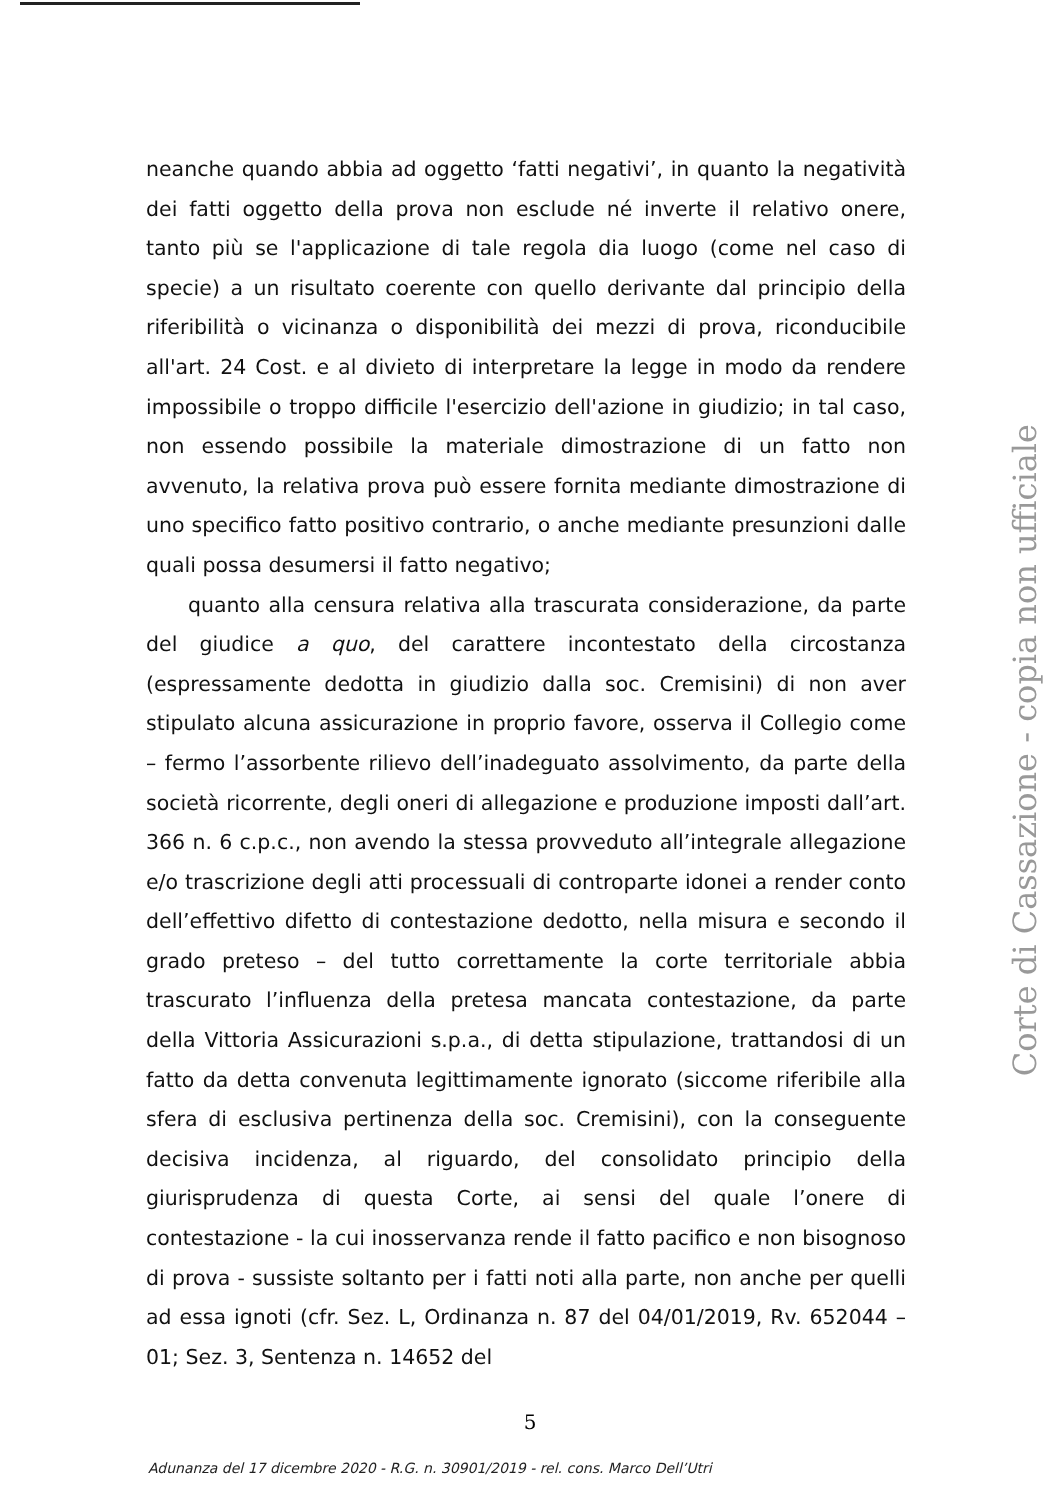neanche quando abbia ad oggetto ‘fatti negativi’, in quanto la negatività dei fatti oggetto della prova non esclude né inverte il relativo onere, tanto più se l'applicazione di tale regola dia luogo (come nel caso di specie) a un risultato coerente con quello derivante dal principio della riferibilità o vicinanza o disponibilità dei mezzi di prova, riconducibile all'art. 24 Cost. e al divieto di interpretare la legge in modo da rendere impossibile o troppo difficile l'esercizio dell'azione in giudizio; in tal caso, non essendo possibile la materiale dimostrazione di un fatto non avvenuto, la relativa prova può essere fornita mediante dimostrazione di uno specifico fatto positivo contrario, o anche mediante presunzioni dalle quali possa desumersi il fatto negativo;
quanto alla censura relativa alla trascurata considerazione, da parte del giudice a quo, del carattere incontestato della circostanza (espressamente dedotta in giudizio dalla soc. Cremisini) di non aver stipulato alcuna assicurazione in proprio favore, osserva il Collegio come – fermo l’assorbente rilievo dell’inadeguato assolvimento, da parte della società ricorrente, degli oneri di allegazione e produzione imposti dall’art. 366 n. 6 c.p.c., non avendo la stessa provveduto all’integrale allegazione e/o trascrizione degli atti processuali di controparte idonei a render conto dell’effettivo difetto di contestazione dedotto, nella misura e secondo il grado preteso – del tutto correttamente la corte territoriale abbia trascurato l’influenza della pretesa mancata contestazione, da parte della Vittoria Assicurazioni s.p.a., di detta stipulazione, trattandosi di un fatto da detta convenuta legittimamente ignorato (siccome riferibile alla sfera di esclusiva pertinenza della soc. Cremisini), con la conseguente decisiva incidenza, al riguardo, del consolidato principio della giurisprudenza di questa Corte, ai sensi del quale l’onere di contestazione - la cui inosservanza rende il fatto pacifico e non bisognoso di prova - sussiste soltanto per i fatti noti alla parte, non anche per quelli ad essa ignoti (cfr. Sez. L, Ordinanza n. 87 del 04/01/2019, Rv. 652044 – 01; Sez. 3, Sentenza n. 14652 del
Corte di Cassazione - copia non ufficiale
5
Adunanza del 17 dicembre 2020 - R.G. n. 30901/2019 - rel. cons. Marco Dell’Utri